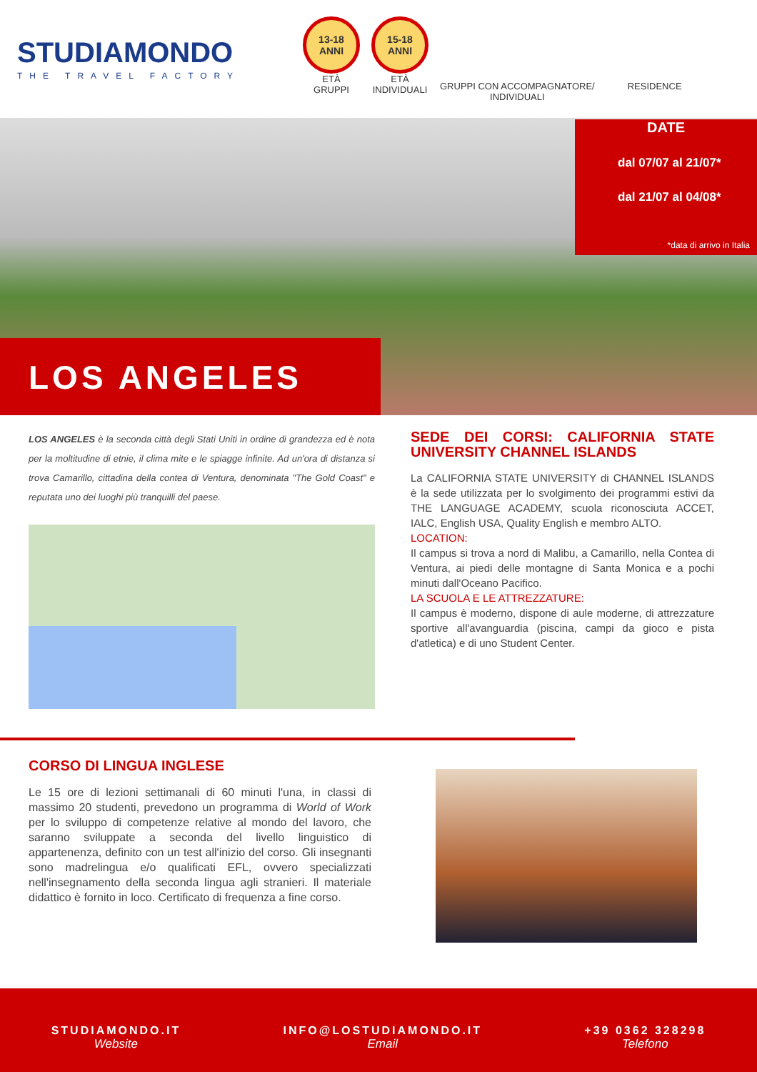STUDIAMONDO
THE TRAVEL FACTORY
13-18
ANNI
ETÀ
GRUPPI
15-18
ANNI
ETÀ
INDIVIDUALI
GRUPPI CON ACCOMPAGNATORE/
INDIVIDUALI
RESIDENCE
DATE
dal 07/07 al 21/07*
dal 21/07 al 04/08*
*data di arrivo in Italia
LOS ANGELES
LOS ANGELES è la seconda città degli Stati Uniti in ordine di grandezza ed è nota per la moltitudine di etnie, il clima mite e le spiagge infinite. Ad un'ora di distanza si trova Camarillo, cittadina della contea di Ventura, denominata "The Gold Coast" e reputata uno dei luoghi più tranquilli del paese.
SEDE DEI CORSI: CALIFORNIA STATE UNIVERSITY CHANNEL ISLANDS
La CALIFORNIA STATE UNIVERSITY di CHANNEL ISLANDS è la sede utilizzata per lo svolgimento dei programmi estivi da THE LANGUAGE ACADEMY, scuola riconosciuta ACCET, IALC, English USA, Quality English e membro ALTO.
LOCATION:
Il campus si trova a nord di Malibu, a Camarillo, nella Contea di Ventura, ai piedi delle montagne di Santa Monica e a pochi minuti dall'Oceano Pacifico.
LA SCUOLA E LE ATTREZZATURE:
Il campus è moderno, dispone di aule moderne, di attrezzature sportive all'avanguardia (piscina, campi da gioco e pista d'atletica) e di uno Student Center.
CORSO DI LINGUA INGLESE
Le 15 ore di lezioni settimanali di 60 minuti l'una, in classi di massimo 20 studenti, prevedono un programma di World of Work per lo sviluppo di competenze relative al mondo del lavoro, che saranno sviluppate a seconda del livello linguistico di appartenenza, definito con un test all'inizio del corso. Gli insegnanti sono madrelingua e/o qualificati EFL, ovvero specializzati nell'insegnamento della seconda lingua agli stranieri. Il materiale didattico è fornito in loco. Certificato di frequenza a fine corso.
STUDIAMONDO.IT
Website
INFO@LOSTUDIAMONDO.IT
Email
+39 0362 328298
Telefono